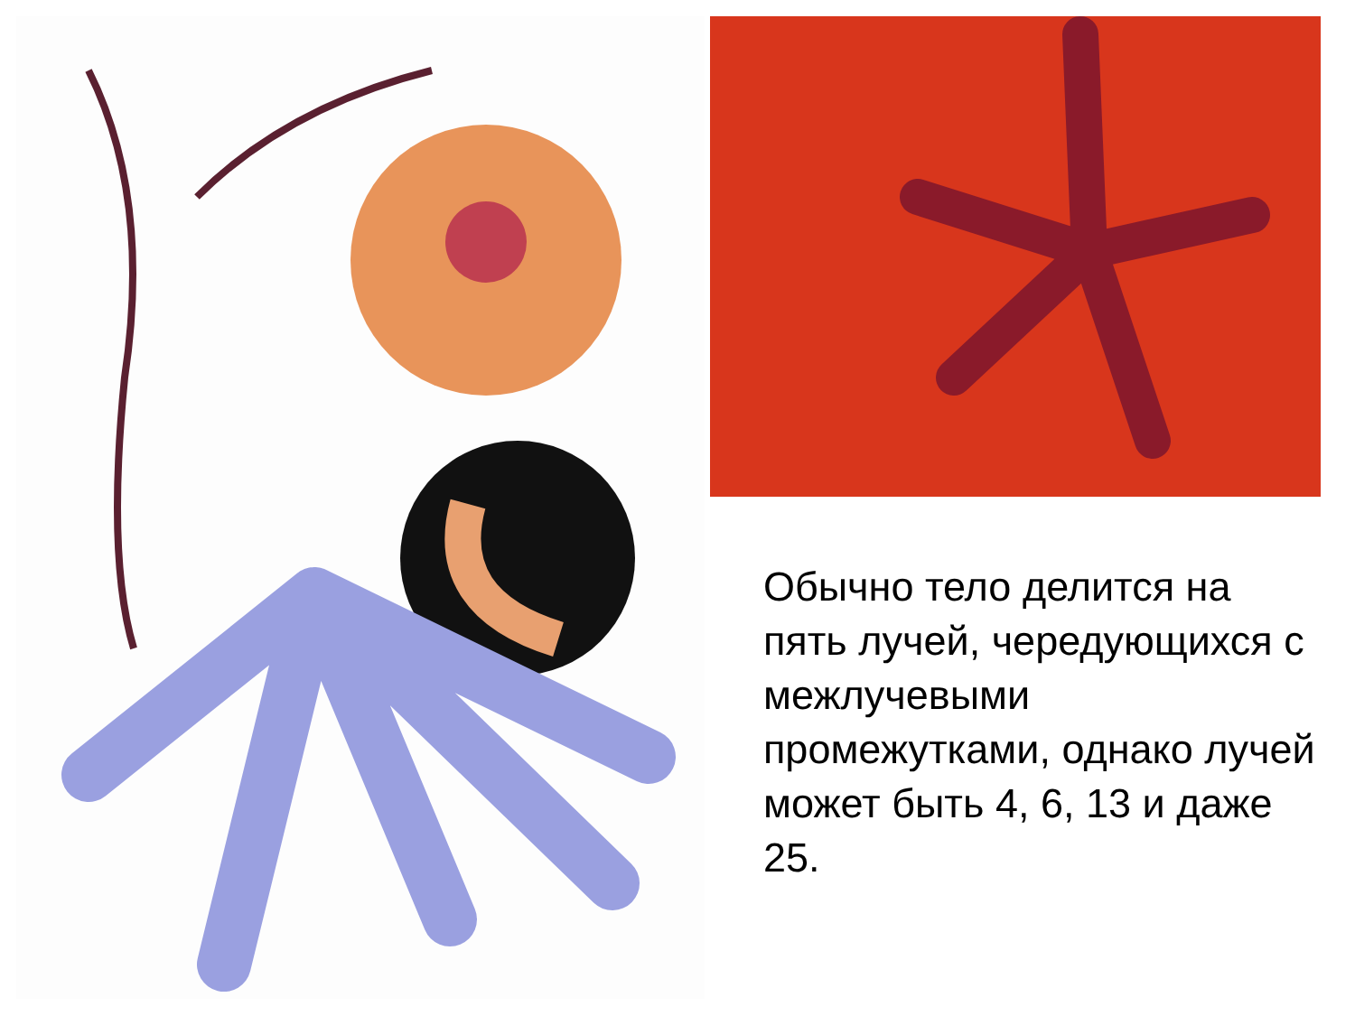Обычно тело делится на пять лучей, чередующихся с межлучевыми промежутками, однако лучей может быть 4, 6, 13 и даже 25.